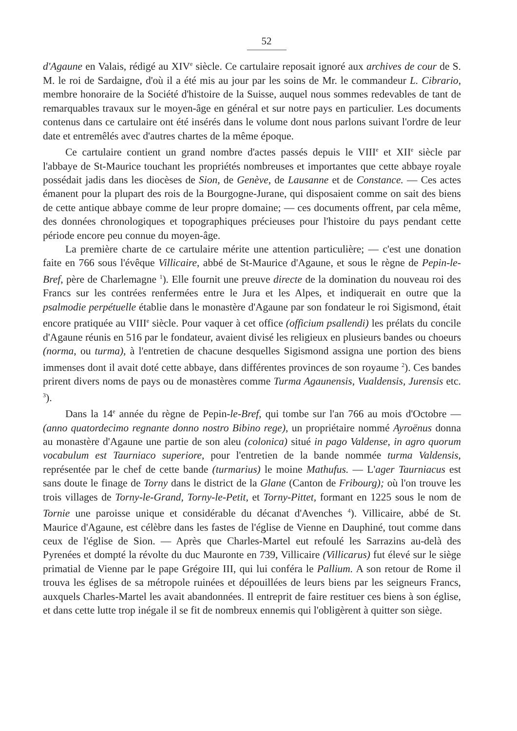52
d'Agaune en Valais, rédigé au XIV<sup>e</sup> siècle. Ce cartulaire reposait ignoré aux archives de cour de S. M. le roi de Sardaigne, d'où il a été mis au jour par les soins de Mr. le commandeur L. Cibrario, membre honoraire de la Société d'histoire de la Suisse, auquel nous sommes redevables de tant de remarquables travaux sur le moyen-âge en général et sur notre pays en particulier. Les documents contenus dans ce cartulaire ont été insérés dans le volume dont nous parlons suivant l'ordre de leur date et entremêlés avec d'autres chartes de la même époque.
Ce cartulaire contient un grand nombre d'actes passés depuis le VIII<sup>e</sup> et XII<sup>e</sup> siècle par l'abbaye de St-Maurice touchant les propriétés nombreuses et importantes que cette abbaye royale possédait jadis dans les diocèses de Sion, de Genève, de Lausanne et de Constance. — Ces actes émanent pour la plupart des rois de la Bourgogne-Jurane, qui disposaient comme on sait des biens de cette antique abbaye comme de leur propre domaine; — ces documents offrent, par cela même, des données chronologiques et topographiques précieuses pour l'histoire du pays pendant cette période encore peu connue du moyen-âge.
La première charte de ce cartulaire mérite une attention particulière; — c'est une donation faite en 766 sous l'évêque Villicaire, abbé de St-Maurice d'Agaune, et sous le règne de Pepin-le-Bref, père de Charlemagne <sup>1</sup>). Elle fournit une preuve directe de la domination du nouveau roi des Francs sur les contrées renfermées entre le Jura et les Alpes, et indiquerait en outre que la psalmodie perpétuelle établie dans le monastère d'Agaune par son fondateur le roi Sigismond, était encore pratiquée au VIII<sup>e</sup> siècle. Pour vaquer à cet office (officium psallendi) les prélats du concile d'Agaune réunis en 516 par le fondateur, avaient divisé les religieux en plusieurs bandes ou choeurs (norma, ou turma), à l'entretien de chacune desquelles Sigismond assigna une portion des biens immenses dont il avait doté cette abbaye, dans différentes provinces de son royaume <sup>2</sup>). Ces bandes prirent divers noms de pays ou de monastères comme Turma Agaunensis, Vualdensis, Jurensis etc. <sup>3</sup>).
Dans la 14<sup>e</sup> année du règne de Pepin-le-Bref, qui tombe sur l'an 766 au mois d'Octobre — (anno quatordecimo regnante donno nostro Bibino rege), un propriétaire nommé Ayroënus donna au monastère d'Agaune une partie de son aleu (colonica) situé in pago Valdense, in agro quorum vocabulum est Taurniaco superiore, pour l'entretien de la bande nommée turma Valdensis, représentée par le chef de cette bande (turmarius) le moine Mathufus. — L'ager Taurniacus est sans doute le finage de Torny dans le district de la Glane (Canton de Fribourg); où l'on trouve les trois villages de Torny-le-Grand, Torny-le-Petit, et Torny-Pittet, formant en 1225 sous le nom de Tornie une paroisse unique et considérable du décanat d'Avenches <sup>4</sup>). Villicaire, abbé de St. Maurice d'Agaune, est célèbre dans les fastes de l'église de Vienne en Dauphiné, tout comme dans ceux de l'église de Sion. — Après que Charles-Martel eut refoulé les Sarrazins au-delà des Pyrenées et dompté la révolte du duc Mauronte en 739, Villicaire (Villicarus) fut élevé sur le siège primatial de Vienne par le pape Grégoire III, qui lui conféra le Pallium. A son retour de Rome il trouva les églises de sa métropole ruinées et dépouillées de leurs biens par les seigneurs Francs, auxquels Charles-Martel les avait abandonnées. Il entreprit de faire restituer ces biens à son église, et dans cette lutte trop inégale il se fit de nombreux ennemis qui l'obligèrent à quitter son siège.